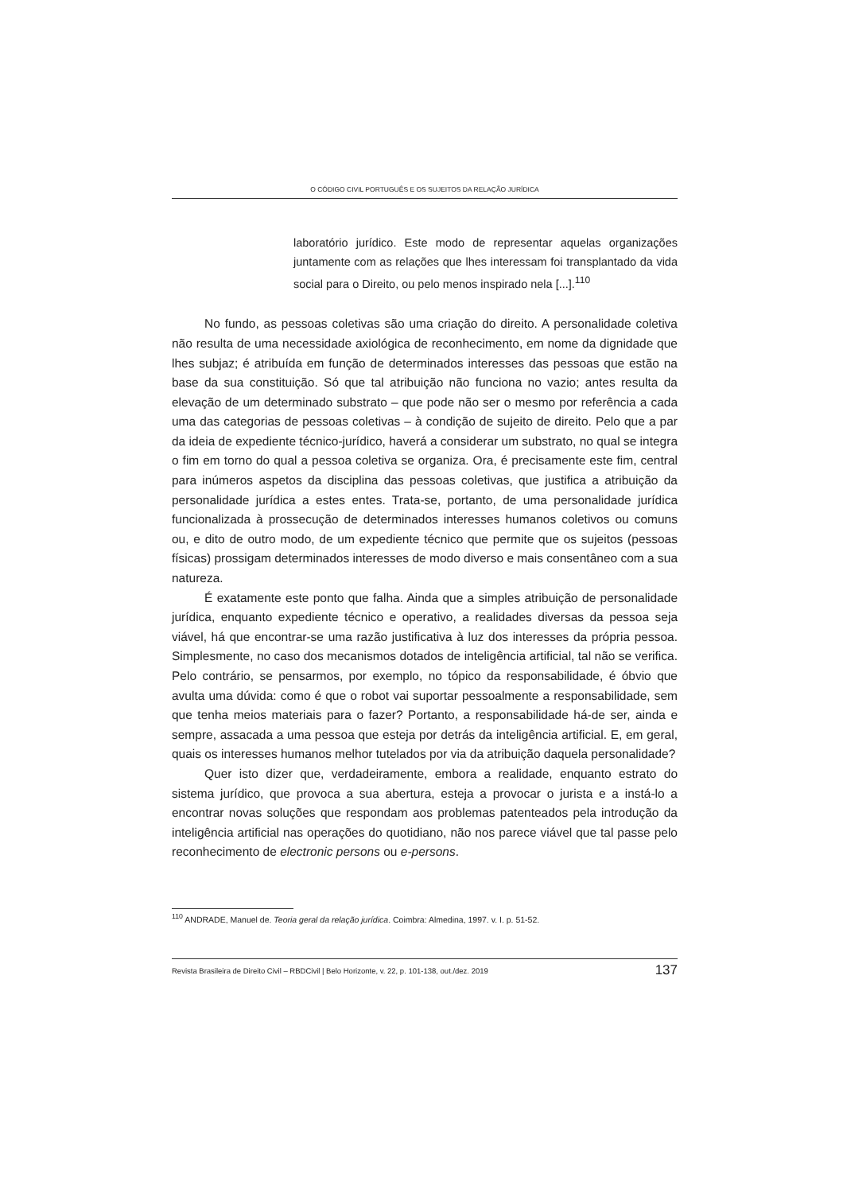O CÓDIGO CIVIL PORTUGUÊS E OS SUJEITOS DA RELAÇÃO JURÍDICA
laboratório jurídico. Este modo de representar aquelas organizações juntamente com as relações que lhes interessam foi transplantado da vida social para o Direito, ou pelo menos inspirado nela [...].<sup>110</sup>
No fundo, as pessoas coletivas são uma criação do direito. A personalidade coletiva não resulta de uma necessidade axiológica de reconhecimento, em nome da dignidade que lhes subjaz; é atribuída em função de determinados interesses das pessoas que estão na base da sua constituição. Só que tal atribuição não funciona no vazio; antes resulta da elevação de um determinado substrato – que pode não ser o mesmo por referência a cada uma das categorias de pessoas coletivas – à condição de sujeito de direito. Pelo que a par da ideia de expediente técnico-jurídico, haverá a considerar um substrato, no qual se integra o fim em torno do qual a pessoa coletiva se organiza. Ora, é precisamente este fim, central para inúmeros aspetos da disciplina das pessoas coletivas, que justifica a atribuição da personalidade jurídica a estes entes. Trata-se, portanto, de uma personalidade jurídica funcionalizada à prossecução de determinados interesses humanos coletivos ou comuns ou, e dito de outro modo, de um expediente técnico que permite que os sujeitos (pessoas físicas) prossigam determinados interesses de modo diverso e mais consentâneo com a sua natureza.
É exatamente este ponto que falha. Ainda que a simples atribuição de personalidade jurídica, enquanto expediente técnico e operativo, a realidades diversas da pessoa seja viável, há que encontrar-se uma razão justificativa à luz dos interesses da própria pessoa. Simplesmente, no caso dos mecanismos dotados de inteligência artificial, tal não se verifica. Pelo contrário, se pensarmos, por exemplo, no tópico da responsabilidade, é óbvio que avulta uma dúvida: como é que o robot vai suportar pessoalmente a responsabilidade, sem que tenha meios materiais para o fazer? Portanto, a responsabilidade há-de ser, ainda e sempre, assacada a uma pessoa que esteja por detrás da inteligência artificial. E, em geral, quais os interesses humanos melhor tutelados por via da atribuição daquela personalidade?
Quer isto dizer que, verdadeiramente, embora a realidade, enquanto estrato do sistema jurídico, que provoca a sua abertura, esteja a provocar o jurista e a instá-lo a encontrar novas soluções que respondam aos problemas patenteados pela introdução da inteligência artificial nas operações do quotidiano, não nos parece viável que tal passe pelo reconhecimento de electronic persons ou e-persons.
<sup>110</sup> ANDRADE, Manuel de. Teoria geral da relação jurídica. Coimbra: Almedina, 1997. v. I. p. 51-52.
Revista Brasileira de Direito Civil – RBDCivil | Belo Horizonte, v. 22, p. 101-138, out./dez. 2019 137